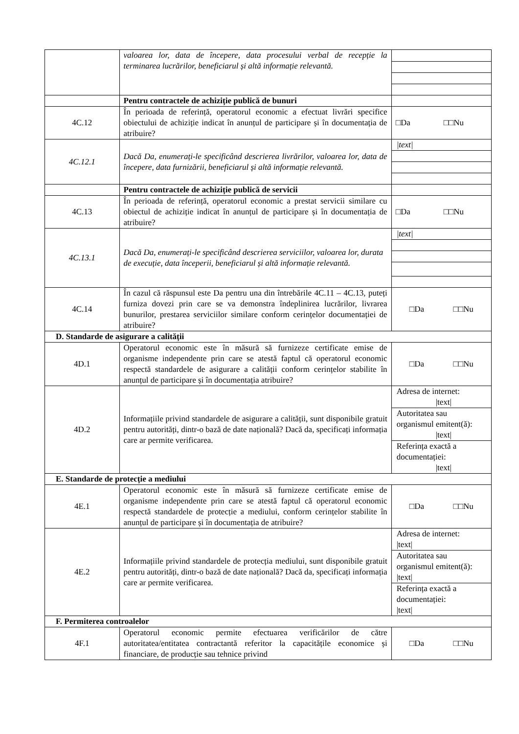| | valoarea lor, data de începere, data procesului verbal de recepție la terminarea lucrărilor, beneficiarul și altă informație relevantă. | |
| | Pentru contractele de achiziție publică de bunuri | |
| 4C.12 | În perioada de referință, operatorul economic a efectuat livrări specifice obiectului de achiziție indicat în anunțul de participare și în documentația de atribuire? | □Da □□Nu |
| 4C.12.1 | Dacă Da, enumerați-le specificând descrierea livrărilor, valoarea lor, data de începere, data furnizării, beneficiarul și altă informație relevantă. | / /text/ / |
| | Pentru contractele de achiziție publică de servicii | |
| 4C.13 | În perioada de referință, operatorul economic a prestat servicii similare cu obiectul de achiziție indicat în anunțul de participare și în documentația de atribuire? | □Da □□Nu |
| 4C.13.1 | Dacă Da, enumerați-le specificând descrierea serviciilor, valoarea lor, durata de execuție, data începerii, beneficiarul și altă informație relevantă. | / /text/ / |
| 4C.14 | În cazul că răspunsul este Da pentru una din întrebările 4C.11 – 4C.13, puteți furniza dovezi prin care se va demonstra îndeplinirea lucrărilor, livrarea bunurilor, prestarea serviciilor similare conform cerințelor documentației de atribuire? | □Da □□Nu |
| D. Standarde de asigurare a calității | | |
| 4D.1 | Operatorul economic este în măsură să furnizeze certificate emise de organisme independente prin care se atestă faptul că operatorul economic respectă standardele de asigurare a calității conform cerințelor stabilite în anunțul de participare și în documentația atribuire? | □Da □□Nu |
| 4D.2 | Informațiile privind standardele de asigurare a calității, sunt disponibile gratuit pentru autorități, dintr-o bază de date națională? Dacă da, specificați informația care ar permite verificarea. | / Adresa de internet: /text/ / / Autoritatea sau organismul emitent(ă): /text/ / / Referința exactă a documentației: /text/ / |
| E. Standarde de protecție a mediului | | |
| 4E.1 | Operatorul economic este în măsură să furnizeze certificate emise de organisme independente prin care se atestă faptul că operatorul economic respectă standardele de protecție a mediului, conform cerințelor stabilite în anunțul de participare și în documentația de atribuire? | □Da □□Nu |
| 4E.2 | Informațiile privind standardele de protecția mediului, sunt disponibile gratuit pentru autorități, dintr-o bază de date națională? Dacă da, specificați informația care ar permite verificarea. | / Adresa de internet: /text/ / / Autoritatea sau organismul emitent(ă): /text/ / / Referința exactă a documentației: /text/ / |
| F. Permiterea controalelor | | |
| 4F.1 | Operatorul economic permite efectuarea verificărilor de către autoritatea/entitatea contractantă referitor la capacitățile economice și financiare, de producție sau tehnice privind | □Da □□Nu |